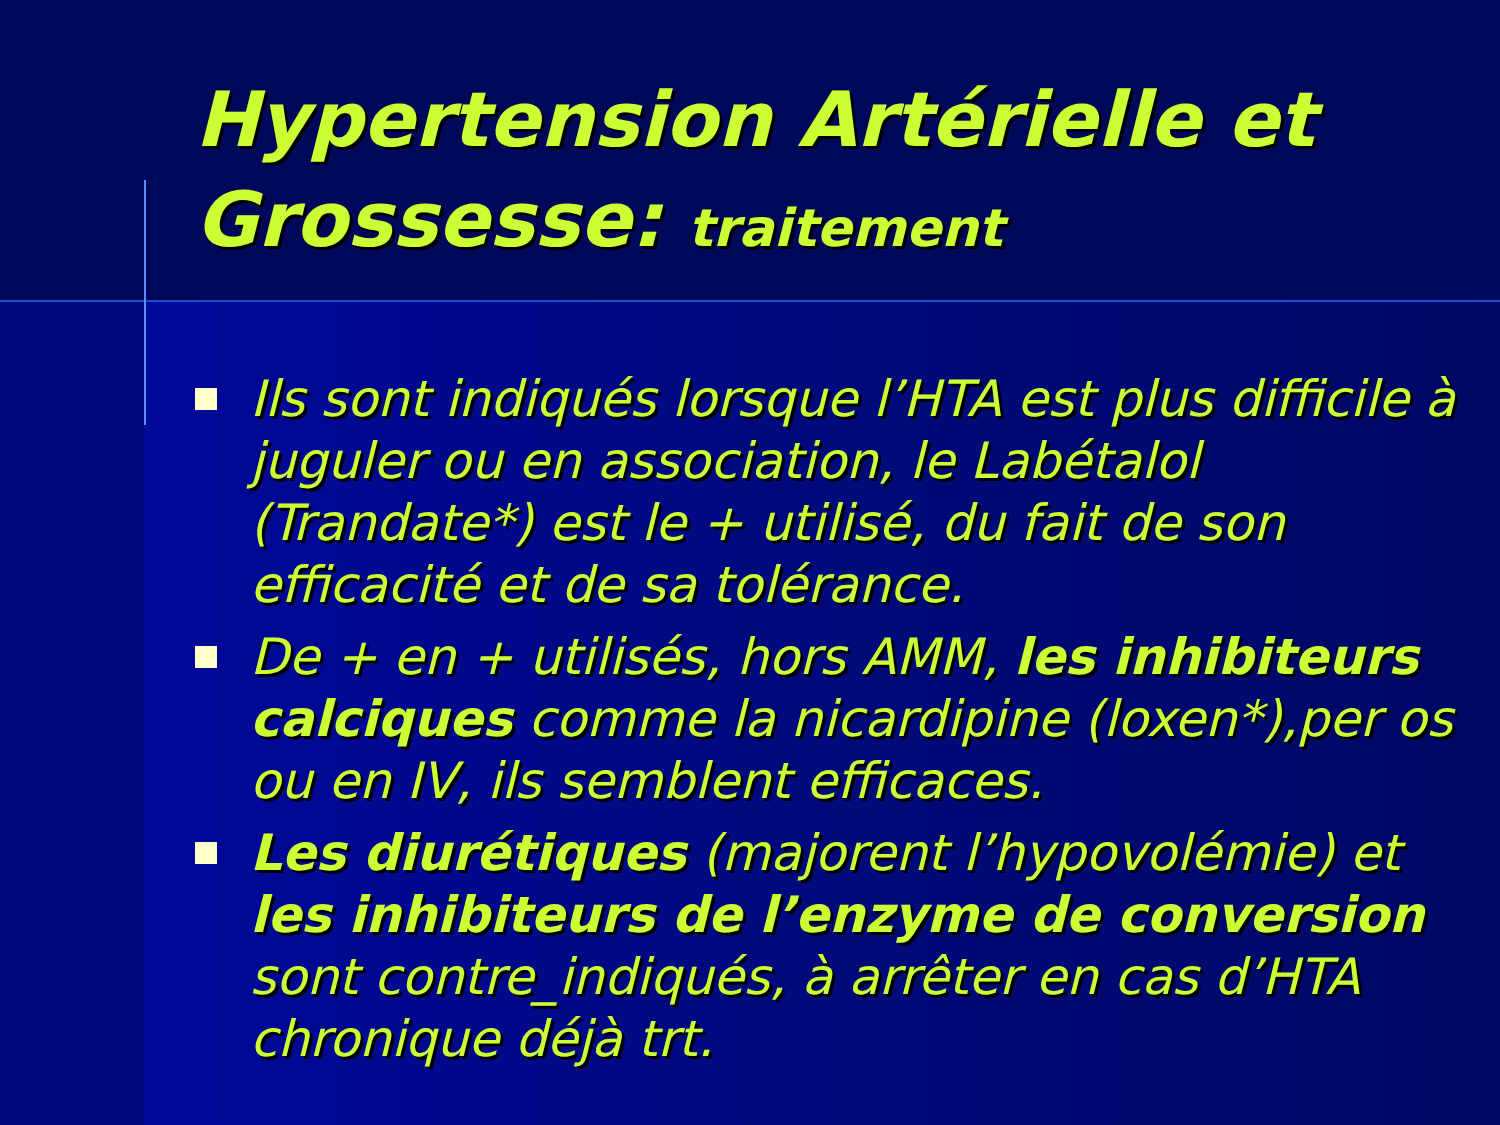Hypertension Artérielle et Grossesse: traitement
Ils sont indiqués lorsque l’HTA est plus difficile à juguler ou en association, le Labétalol (Trandate*) est le + utilisé, du fait de son efficacité et de sa tolérance.
De + en + utilisés, hors AMM, les inhibiteurs calciques comme la nicardipine (loxen*),per os ou en IV, ils semblent efficaces.
Les diurétiques (majorent l’hypovolémie) et les inhibiteurs de l’enzyme de conversion sont contre_indiqués, à arrêter en cas d’HTA chronique déjà trt.